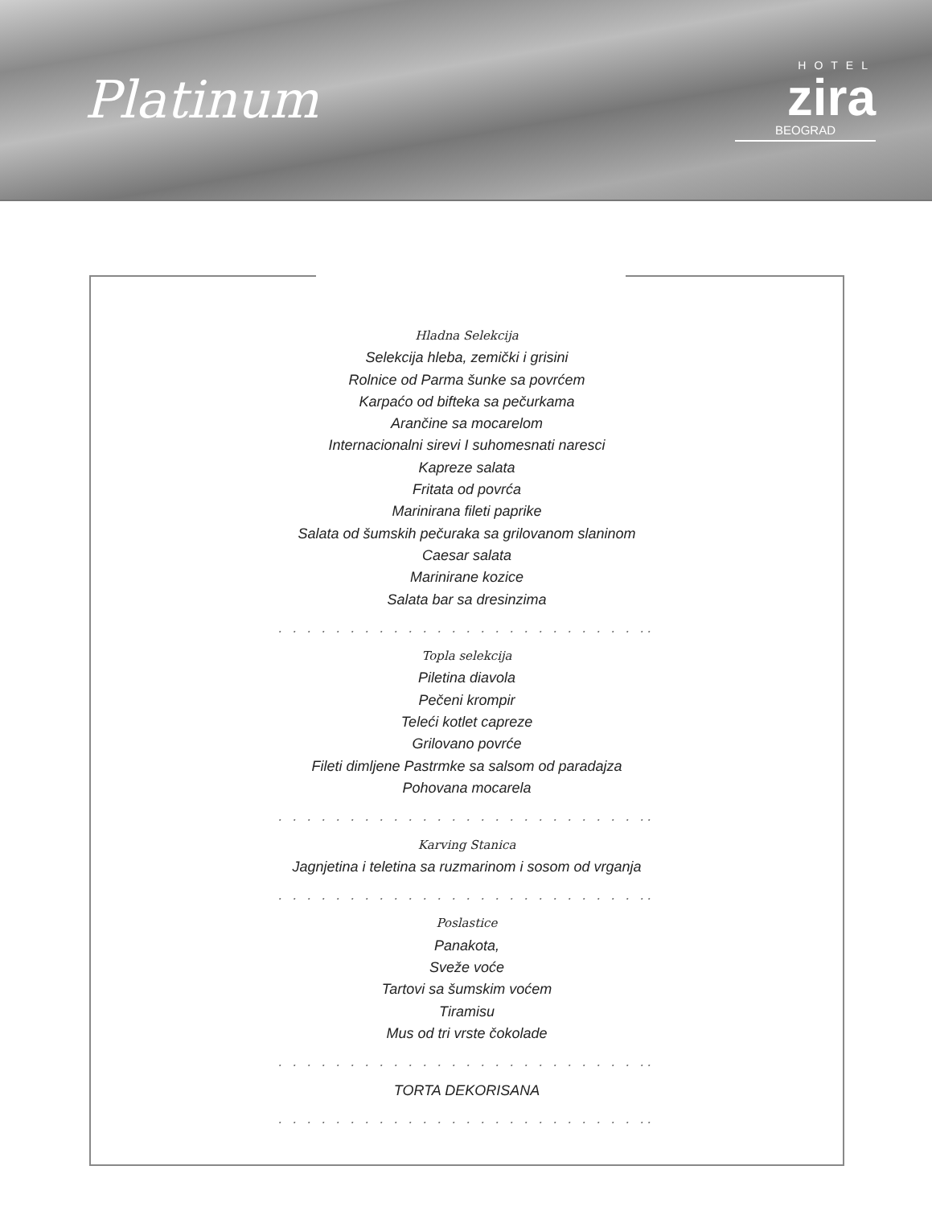Platinum
HOTEL
zira
BEOGRAD
Hladna Selekcija
Selekcija hleba, zemički i grisini
Rolnice od Parma šunke sa povrćem
Karpaćo od bifteka sa pečurkama
Arančine sa mocarelom
Internacionalni sirevi I suhomesnati naresci
Kapreze salata
Fritata od povrća
Marinirana fileti paprike
Salata od šumskih pečuraka sa grilovanom slaninom
Caesar salata
Marinirane kozice
Salata bar sa dresinzima
. . . . . . . . . . . . . . . . . . . . . . . . . ..
Topla selekcija
Piletina diavola
Pečeni krompir
Teleći kotlet capreze
Grilovano povrće
Fileti dimljene Pastrmke sa salsom od paradajza
Pohovana mocarela
. . . . . . . . . . . . . . . . . . . . . . . . . ..
Karving Stanica
Jagnjetina i teletina sa ruzmarinom i sosom od vrganja
. . . . . . . . . . . . . . . . . . . . . . . . . ..
Poslastice
Panakota,
Sveže voće
Tartovi sa šumskim voćem
Tiramisu
Mus od tri vrste čokolade
. . . . . . . . . . . . . . . . . . . . . . . . . ..
TORTA DEKORISANA
. . . . . . . . . . . . . . . . . . . . . . . . . ..